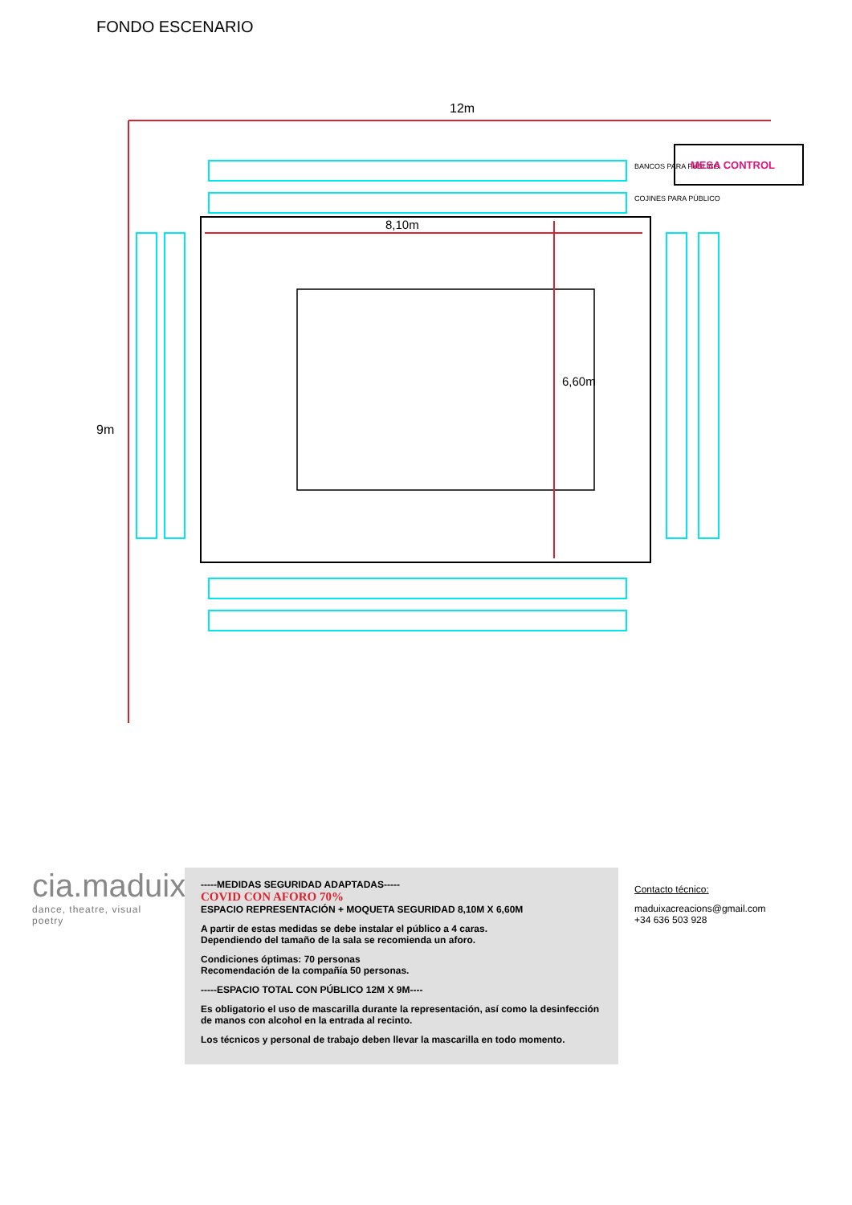FONDO ESCENARIO
12m
9m
8,10m
6,60m
BANCOS PARA PÚBLICO
COJINES PARA PÚBLICO
MESA CONTROL
cia.maduixa
dance, theatre, visual poetry
-----MEDIDAS SEGURIDAD ADAPTADAS-----
COVID CON AFORO 70%
ESPACIO REPRESENTACIÓN + MOQUETA SEGURIDAD 8,10M X 6,60M
A partir de estas medidas se debe instalar el público a 4 caras.
Dependiendo del tamaño de la sala se recomienda un aforo.
Condiciones óptimas: 70 personas
Recomendación de la compañía 50 personas.
-----ESPACIO TOTAL CON PÚBLICO 12M X 9M----
Es obligatorio el uso de mascarilla durante la representación, así como la desinfección de manos con alcohol en la entrada al recinto.
Los técnicos y personal de trabajo deben llevar la mascarilla en todo momento.
Contacto técnico:
maduixacreacions@gmail.com
+34 636 503 928